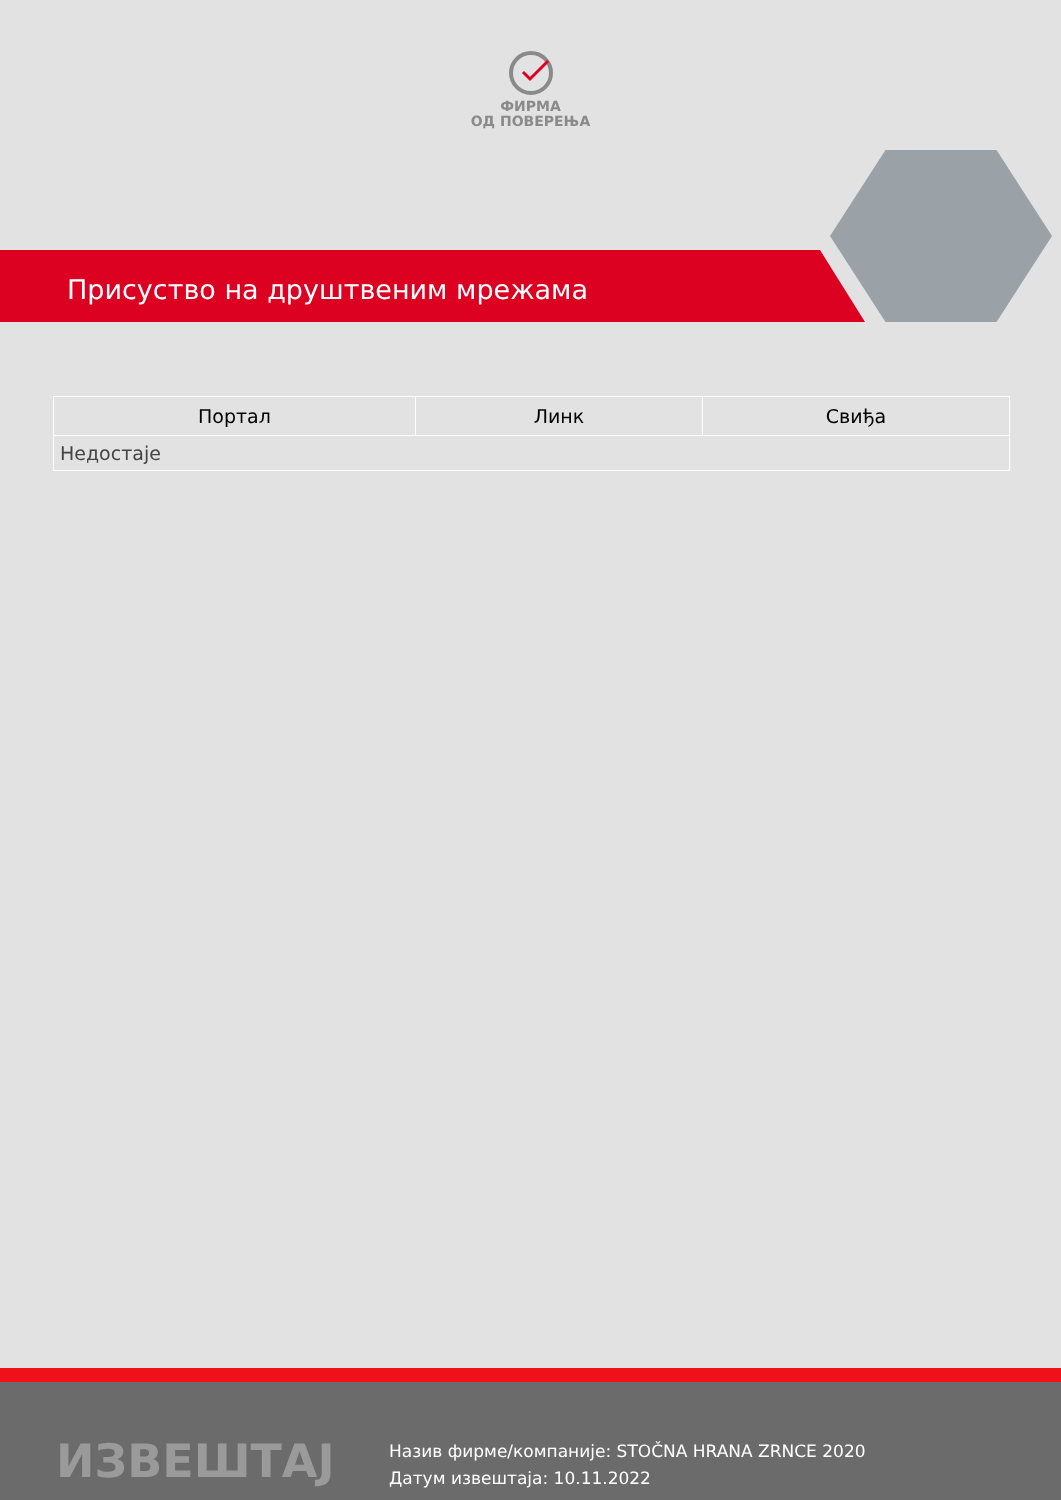ФИРМА
ОД ПОВЕРЕЊА
Присуство на друштвеним мрежама
| Портал | Линк | Свиђа |
| --- | --- | --- |
| Недостаје | | |
ИЗВЕШТАЈ
Назив фирме/компаније: STOČNA HRANA ZRNCE 2020
Датум извештаја: 10.11.2022